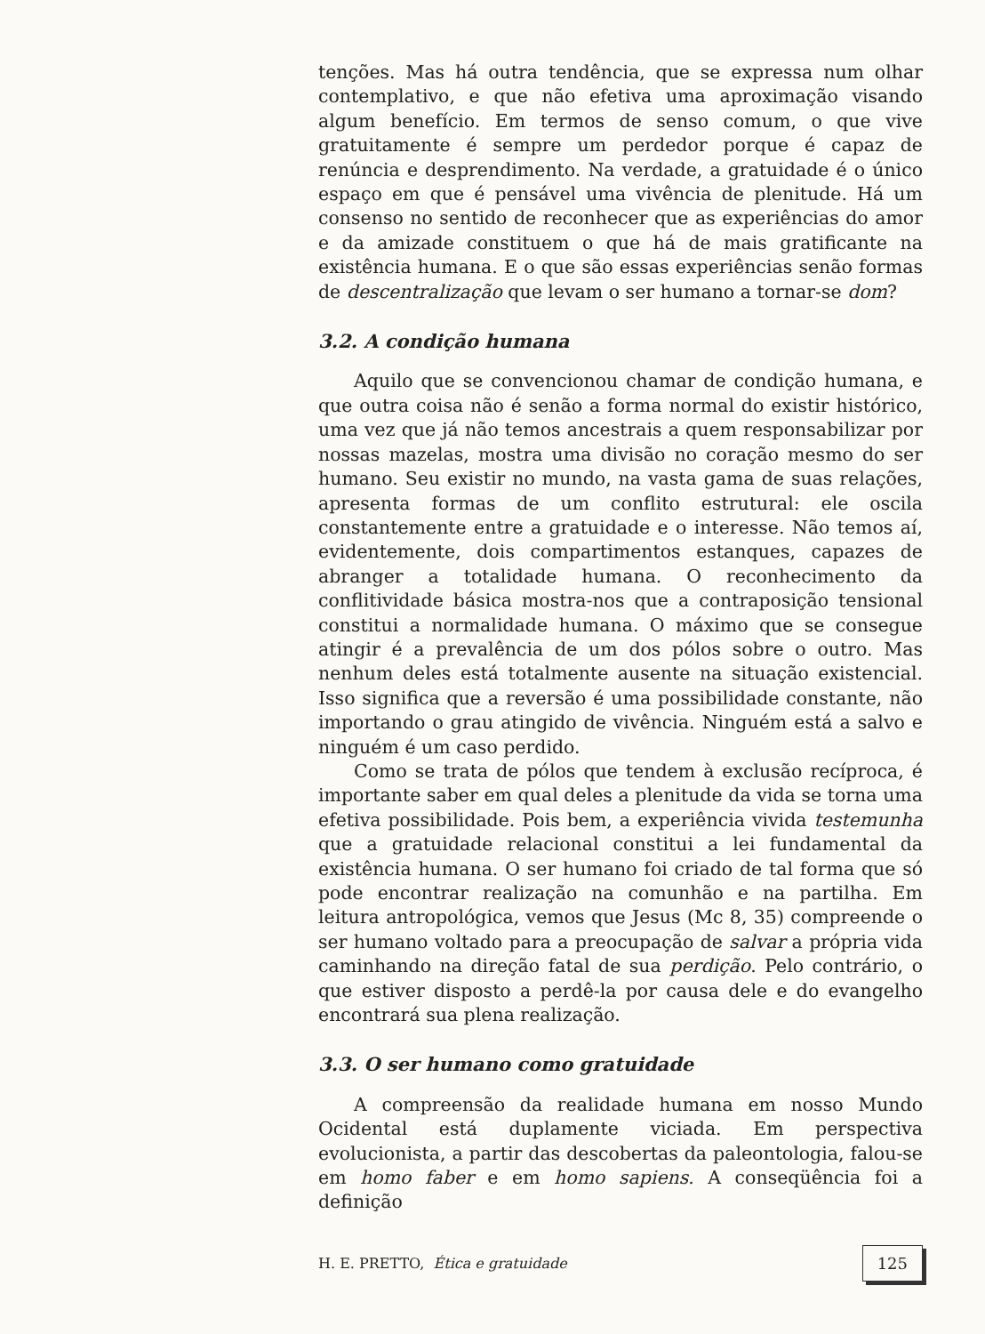tenções. Mas há outra tendência, que se expressa num olhar contemplativo, e que não efetiva uma aproximação visando algum benefício. Em termos de senso comum, o que vive gratuitamente é sempre um perdedor porque é capaz de renúncia e desprendimento. Na verdade, a gratuidade é o único espaço em que é pensável uma vivência de plenitude. Há um consenso no sentido de reconhecer que as experiências do amor e da amizade constituem o que há de mais gratificante na existência humana. E o que são essas experiências senão formas de descentralização que levam o ser humano a tornar-se dom?
3.2. A condição humana
Aquilo que se convencionou chamar de condição humana, e que outra coisa não é senão a forma normal do existir histórico, uma vez que já não temos ancestrais a quem responsabilizar por nossas mazelas, mostra uma divisão no coração mesmo do ser humano. Seu existir no mundo, na vasta gama de suas relações, apresenta formas de um conflito estrutural: ele oscila constantemente entre a gratuidade e o interesse. Não temos aí, evidentemente, dois compartimentos estanques, capazes de abranger a totalidade humana. O reconhecimento da conflitividade básica mostra-nos que a contraposição tensional constitui a normalidade humana. O máximo que se consegue atingir é a prevalência de um dos pólos sobre o outro. Mas nenhum deles está totalmente ausente na situação existencial. Isso significa que a reversão é uma possibilidade constante, não importando o grau atingido de vivência. Ninguém está a salvo e ninguém é um caso perdido.
Como se trata de pólos que tendem à exclusão recíproca, é importante saber em qual deles a plenitude da vida se torna uma efetiva possibilidade. Pois bem, a experiência vivida testemunha que a gratuidade relacional constitui a lei fundamental da existência humana. O ser humano foi criado de tal forma que só pode encontrar realização na comunhão e na partilha. Em leitura antropológica, vemos que Jesus (Mc 8, 35) compreende o ser humano voltado para a preocupação de salvar a própria vida caminhando na direção fatal de sua perdição. Pelo contrário, o que estiver disposto a perdê-la por causa dele e do evangelho encontrará sua plena realização.
3.3. O ser humano como gratuidade
A compreensão da realidade humana em nosso Mundo Ocidental está duplamente viciada. Em perspectiva evolucionista, a partir das descobertas da paleontologia, falou-se em homo faber e em homo sapiens. A conseqüência foi a definição
H. E. PRETTO, Ética e gratuidade 125